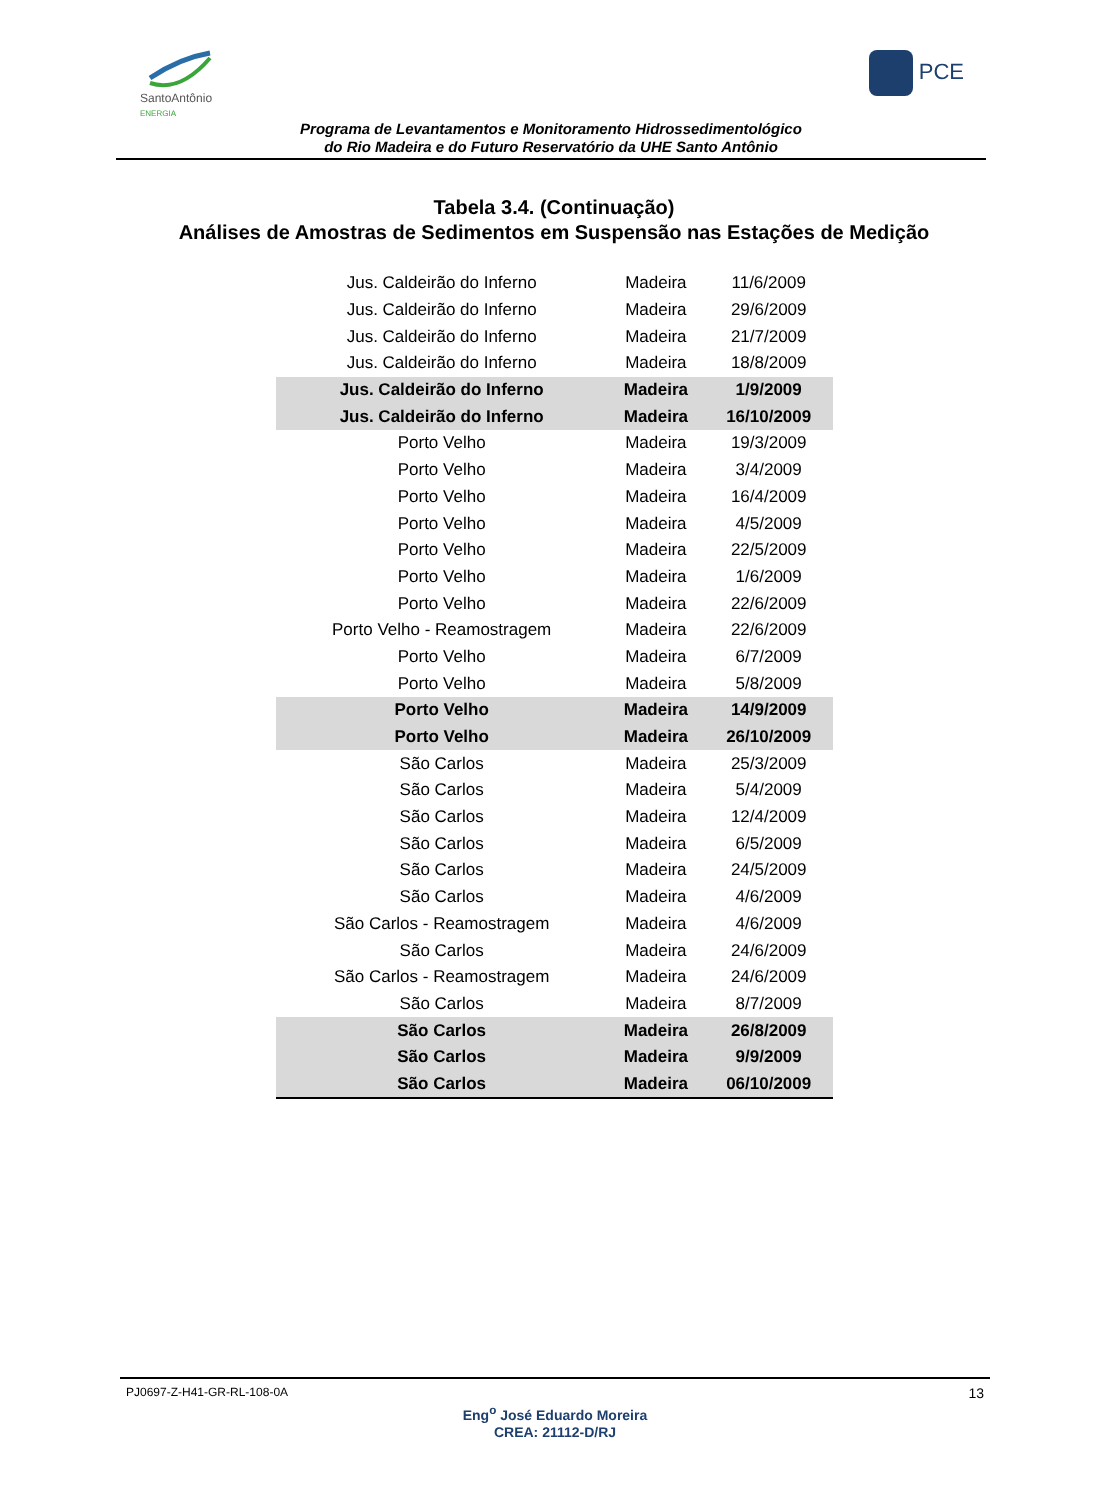SantoAntônio
ENERGIA
PCE
Programa de Levantamentos e Monitoramento Hidrossedimentológico
do Rio Madeira e do Futuro Reservatório da UHE Santo Antônio
Tabela 3.4. (Continuação)
Análises de Amostras de Sedimentos em Suspensão nas Estações de Medição
| Jus. Caldeirão do Inferno | Madeira | 11/6/2009 |
| Jus. Caldeirão do Inferno | Madeira | 29/6/2009 |
| Jus. Caldeirão do Inferno | Madeira | 21/7/2009 |
| Jus. Caldeirão do Inferno | Madeira | 18/8/2009 |
| Jus. Caldeirão do Inferno | Madeira | 1/9/2009 |
| Jus. Caldeirão do Inferno | Madeira | 16/10/2009 |
| Porto Velho | Madeira | 19/3/2009 |
| Porto Velho | Madeira | 3/4/2009 |
| Porto Velho | Madeira | 16/4/2009 |
| Porto Velho | Madeira | 4/5/2009 |
| Porto Velho | Madeira | 22/5/2009 |
| Porto Velho | Madeira | 1/6/2009 |
| Porto Velho | Madeira | 22/6/2009 |
| Porto Velho - Reamostragem | Madeira | 22/6/2009 |
| Porto Velho | Madeira | 6/7/2009 |
| Porto Velho | Madeira | 5/8/2009 |
| Porto Velho | Madeira | 14/9/2009 |
| Porto Velho | Madeira | 26/10/2009 |
| São Carlos | Madeira | 25/3/2009 |
| São Carlos | Madeira | 5/4/2009 |
| São Carlos | Madeira | 12/4/2009 |
| São Carlos | Madeira | 6/5/2009 |
| São Carlos | Madeira | 24/5/2009 |
| São Carlos | Madeira | 4/6/2009 |
| São Carlos - Reamostragem | Madeira | 4/6/2009 |
| São Carlos | Madeira | 24/6/2009 |
| São Carlos - Reamostragem | Madeira | 24/6/2009 |
| São Carlos | Madeira | 8/7/2009 |
| São Carlos | Madeira | 26/8/2009 |
| São Carlos | Madeira | 9/9/2009 |
| São Carlos | Madeira | 06/10/2009 |
PJ0697-Z-H41-GR-RL-108-0A 13
Eng<sup>o</sup> José Eduardo Moreira
CREA: 21112-D/RJ